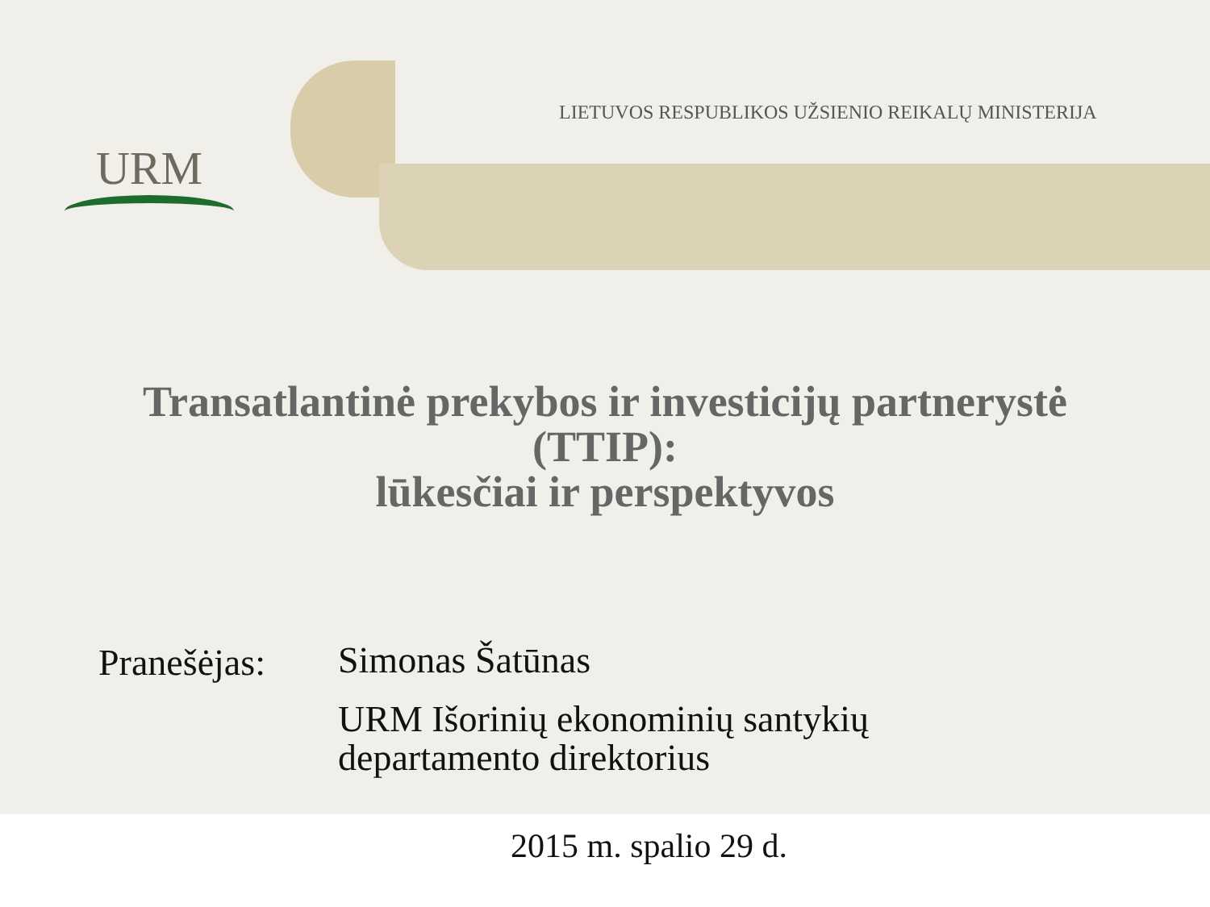URM
LIETUVOS RESPUBLIKOS UŽSIENIO REIKALŲ MINISTERIJA
Transatlantinė prekybos ir investicijų partnerystė
(TTIP):
lūkesčiai ir perspektyvos
Pranešėjas:
Simonas Šatūnas
URM Išorinių ekonominių santykių
departamento direktorius
2015 m. spalio 29 d.